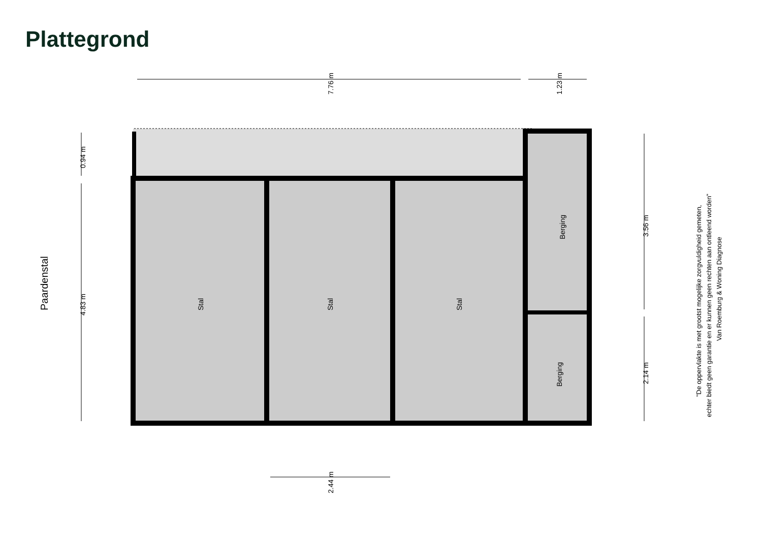Plattegrond
Stal
Stal
Stal
Berging
Berging
Paardenstal
7.76 m
1.23 m
0.94 m
4.83 m
3.56 m
2.14 m
2.44 m
"De oppervlakte is met grootst mogelijke zorgvuldigheid gemeten,
echter biedt geen garantie en er kunnen geen rechten aan ontleend worden"
Van Roemburg & Woning Diagnose